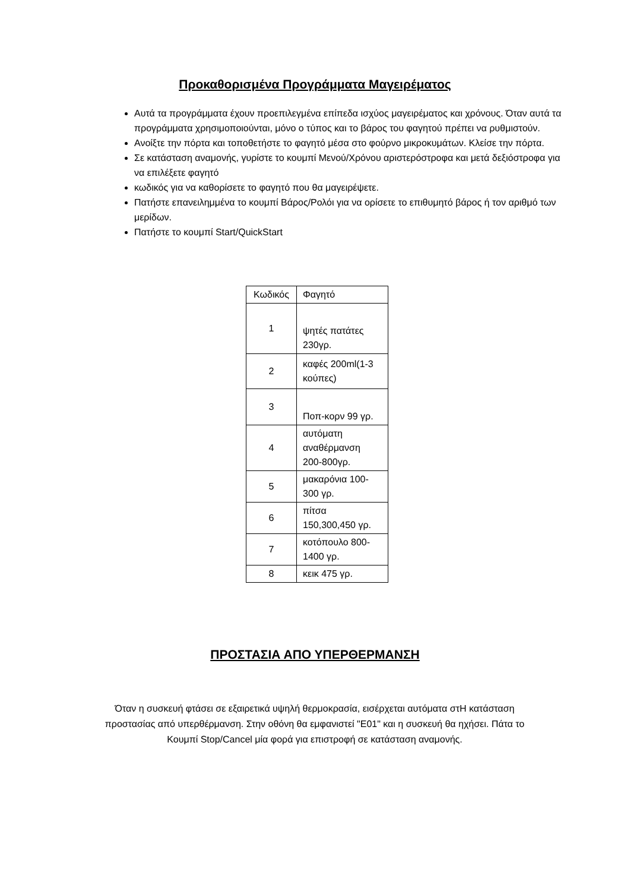Προκαθορισμένα Προγράμματα Μαγειρέματος
Αυτά τα προγράμματα έχουν προεπιλεγμένα επίπεδα ισχύος μαγειρέματος και χρόνους. Όταν αυτά τα προγράμματα χρησιμοποιούνται, μόνο ο τύπος και το βάρος του φαγητού πρέπει να ρυθμιστούν.
Ανοίξτε την πόρτα και τοποθετήστε το φαγητό μέσα στο φούρνο μικροκυμάτων. Κλείσε την πόρτα.
Σε κατάσταση αναμονής, γυρίστε το κουμπί Μενού/Χρόνου αριστερόστροφα και μετά δεξιόστροφα για να επιλέξετε φαγητό
κωδικός για να καθορίσετε το φαγητό που θα μαγειρέψετε.
Πατήστε επανειλημμένα το κουμπί Βάρος/Ρολόι για να ορίσετε το επιθυμητό βάρος ή τον αριθμό των μερίδων.
Πατήστε το κουμπί Start/QuickStart
| Κωδικός | Φαγητό |
| 1 | ψητές πατάτες 230γρ. |
| 2 | καφές 200ml(1-3 κούπες) |
| 3 | Ποπ-κορν 99 γρ. |
| 4 | αυτόματη αναθέρμανση 200-800γρ. |
| 5 | μακαρόνια 100-300 γρ. |
| 6 | πίτσα 150,300,450 γρ. |
| 7 | κοτόπουλο 800-1400 γρ. |
| 8 | κεικ 475 γρ. |
ΠΡΟΣΤΑΣΙΑ ΑΠΟ ΥΠΕΡΘΕΡΜΑΝΣΗ
Όταν η συσκευή φτάσει σε εξαιρετικά υψηλή θερμοκρασία, εισέρχεται αυτόματα στΗ κατάσταση προστασίας από υπερθέρμανση. Στην οθόνη θα εμφανιστεί "E01" και η συσκευή θα ηχήσει. Πάτα το Κουμπί Stop/Cancel μία φορά για επιστροφή σε κατάσταση αναμονής.